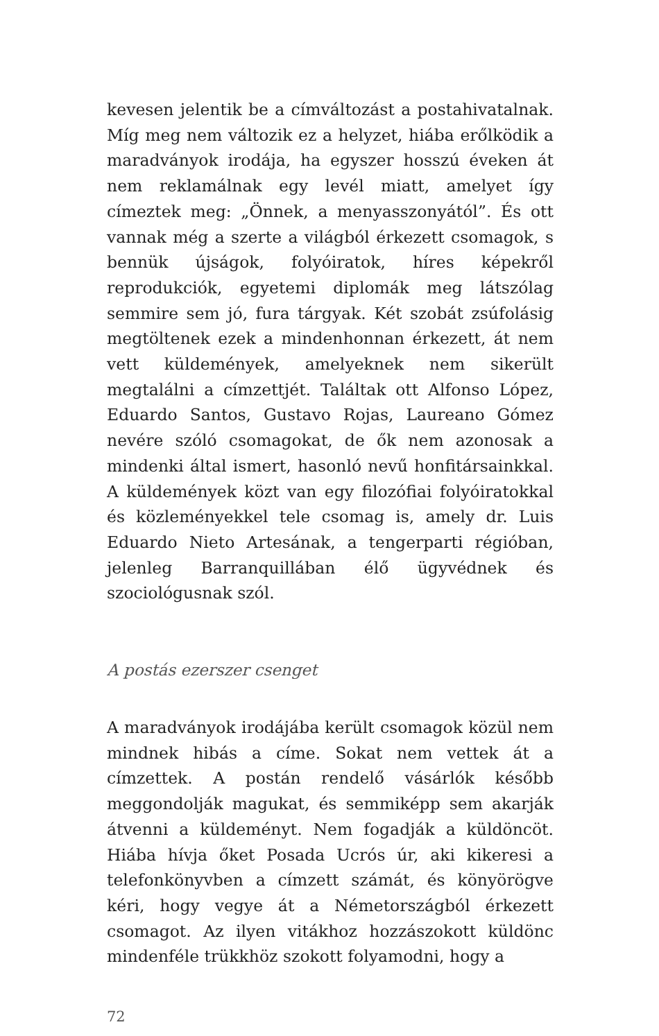kevesen jelentik be a címváltozást a postahivatalnak. Míg meg nem változik ez a helyzet, hiába erőlködik a maradványok irodája, ha egyszer hosszú éveken át nem reklamálnak egy levél miatt, amelyet így címeztek meg: „Önnek, a menyasszonyától”. És ott vannak még a szerte a világból érkezett csomagok, s bennük újságok, folyóiratok, híres képekről reprodukciók, egyetemi diplomák meg látszólag semmire sem jó, fura tárgyak. Két szobát zsúfolásig megtöltenek ezek a mindenhonnan érkezett, át nem vett küldemények, amelyeknek nem sikerült megtalálni a címzettjét. Találtak ott Alfonso López, Eduardo Santos, Gustavo Rojas, Laureano Gómez nevére szóló csomagokat, de ők nem azonosak a mindenki által ismert, hasonló nevű honfitársainkkal. A küldemények közt van egy filozófiai folyóiratokkal és közleményekkel tele csomag is, amely dr. Luis Eduardo Nieto Artesának, a tengerparti régióban, jelenleg Barranquillában élő ügyvédnek és szociológusnak szól.
A postás ezerszer csenget
A maradványok irodájába került csomagok közül nem mindnek hibás a címe. Sokat nem vettek át a címzettek. A postán rendelő vásárlók később meggondolják magukat, és semmiképp sem akarják átvenni a küldeményt. Nem fogadják a küldöncöt. Hiába hívja őket Posada Ucrós úr, aki kikeresi a telefonkönyvben a címzett számát, és könyörögve kéri, hogy vegye át a Németországból érkezett csomagot. Az ilyen vitákhoz hozzászokott küldönc mindenféle trükkhöz szokott folyamodni, hogy a
72